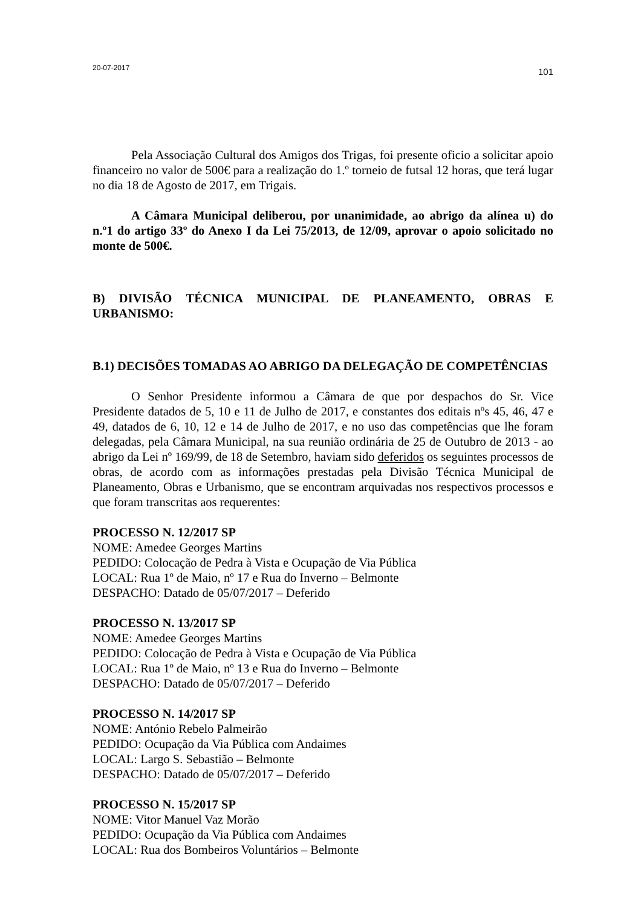20-07-2017 101
Pela Associação Cultural dos Amigos dos Trigas, foi presente oficio a solicitar apoio financeiro no valor de 500€ para a realização do 1.º torneio de futsal 12 horas, que terá lugar no dia 18 de Agosto de 2017, em Trigais.
A Câmara Municipal deliberou, por unanimidade, ao abrigo da alínea u) do n.º1 do artigo 33º do Anexo I da Lei 75/2013, de 12/09, aprovar o apoio solicitado no monte de 500€.
B) DIVISÃO TÉCNICA MUNICIPAL DE PLANEAMENTO, OBRAS E URBANISMO:
B.1) DECISÕES TOMADAS AO ABRIGO DA DELEGAÇÃO DE COMPETÊNCIAS
O Senhor Presidente informou a Câmara de que por despachos do Sr. Vice Presidente datados de 5, 10 e 11 de Julho de 2017, e constantes dos editais nºs 45, 46, 47 e 49, datados de 6, 10, 12 e 14 de Julho de 2017, e no uso das competências que lhe foram delegadas, pela Câmara Municipal, na sua reunião ordinária de 25 de Outubro de 2013 - ao abrigo da Lei nº 169/99, de 18 de Setembro, haviam sido deferidos os seguintes processos de obras, de acordo com as informações prestadas pela Divisão Técnica Municipal de Planeamento, Obras e Urbanismo, que se encontram arquivadas nos respectivos processos e que foram transcritas aos requerentes:
PROCESSO N. 12/2017 SP
NOME: Amedee Georges Martins
PEDIDO: Colocação de Pedra à Vista e Ocupação de Via Pública
LOCAL: Rua 1º de Maio, nº 17 e Rua do Inverno – Belmonte
DESPACHO: Datado de 05/07/2017 – Deferido
PROCESSO N. 13/2017 SP
NOME: Amedee Georges Martins
PEDIDO: Colocação de Pedra à Vista e Ocupação de Via Pública
LOCAL: Rua 1º de Maio, nº 13 e Rua do Inverno – Belmonte
DESPACHO: Datado de 05/07/2017 – Deferido
PROCESSO N. 14/2017 SP
NOME: António Rebelo Palmeirão
PEDIDO: Ocupação da Via Pública com Andaimes
LOCAL: Largo S. Sebastião – Belmonte
DESPACHO: Datado de 05/07/2017 – Deferido
PROCESSO N. 15/2017 SP
NOME: Vitor Manuel Vaz Morão
PEDIDO: Ocupação da Via Pública com Andaimes
LOCAL: Rua dos Bombeiros Voluntários – Belmonte